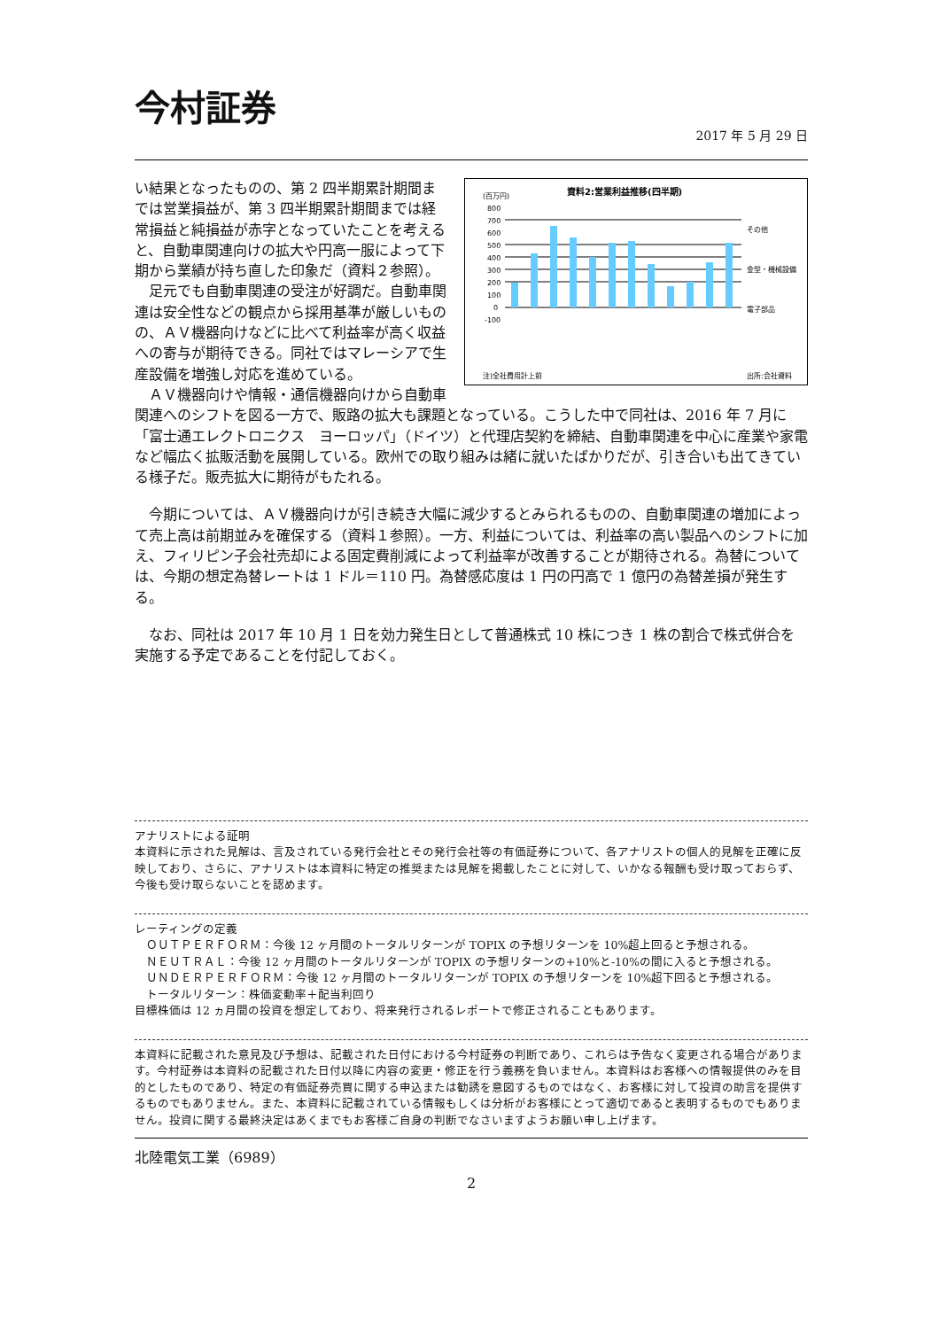今村証券
2017 年 5 月 29 日
資料2:営業利益推移(四半期)
(百万円)
800
700
600
500
400
300
200
100
0
-100
その他
金型・機械設備
電子部品
注)全社費用計上前
出所:会社資料
い結果となったものの、第 2 四半期累計期間までは営業損益が、第 3 四半期累計期間までは経常損益と純損益が赤字となっていたことを考えると、自動車関連向けの拡大や円高一服によって下期から業績が持ち直した印象だ（資料２参照）。
　足元でも自動車関連の受注が好調だ。自動車関連は安全性などの観点から採用基準が厳しいものの、ＡＶ機器向けなどに比べて利益率が高く収益への寄与が期待できる。同社ではマレーシアで生産設備を増強し対応を進めている。
　ＡＶ機器向けや情報・通信機器向けから自動車関連へのシフトを図る一方で、販路の拡大も課題となっている。こうした中で同社は、2016 年 7 月に「富士通エレクトロニクス　ヨーロッパ」（ドイツ）と代理店契約を締結、自動車関連を中心に産業や家電など幅広く拡販活動を展開している。欧州での取り組みは緒に就いたばかりだが、引き合いも出てきている様子だ。販売拡大に期待がもたれる。
　今期については、ＡＶ機器向けが引き続き大幅に減少するとみられるものの、自動車関連の増加によって売上高は前期並みを確保する（資料１参照）。一方、利益については、利益率の高い製品へのシフトに加え、フィリピン子会社売却による固定費削減によって利益率が改善することが期待される。為替については、今期の想定為替レートは 1 ドル＝110 円。為替感応度は 1 円の円高で 1 億円の為替差損が発生する。
　なお、同社は 2017 年 10 月 1 日を効力発生日として普通株式 10 株につき 1 株の割合で株式併合を実施する予定であることを付記しておく。
アナリストによる証明
本資料に示された見解は、言及されている発行会社とその発行会社等の有価証券について、各アナリストの個人的見解を正確に反映しており、さらに、アナリストは本資料に特定の推奨または見解を掲載したことに対して、いかなる報酬も受け取っておらず、今後も受け取らないことを認めます。
レーティングの定義
　ＯＵＴＰＥＲＦＯＲＭ：今後 12 ヶ月間のトータルリターンが TOPIX の予想リターンを 10%超上回ると予想される。
　ＮＥＵＴＲＡＬ：今後 12 ヶ月間のトータルリターンが TOPIX の予想リターンの+10%と-10%の間に入ると予想される。
　ＵＮＤＥＲＰＥＲＦＯＲＭ：今後 12 ヶ月間のトータルリターンが TOPIX の予想リターンを 10%超下回ると予想される。
　トータルリターン：株価変動率＋配当利回り
目標株価は 12 ヵ月間の投資を想定しており、将来発行されるレポートで修正されることもあります。
本資料に記載された意見及び予想は、記載された日付における今村証券の判断であり、これらは予告なく変更される場合があります。今村証券は本資料の記載された日付以降に内容の変更・修正を行う義務を負いません。本資料はお客様への情報提供のみを目的としたものであり、特定の有価証券売買に関する申込または勧誘を意図するものではなく、お客様に対して投資の助言を提供するものでもありません。また、本資料に記載されている情報もしくは分析がお客様にとって適切であると表明するものでもありません。投資に関する最終決定はあくまでもお客様ご自身の判断でなさいますようお願い申し上げます。
北陸電気工業（6989）
2